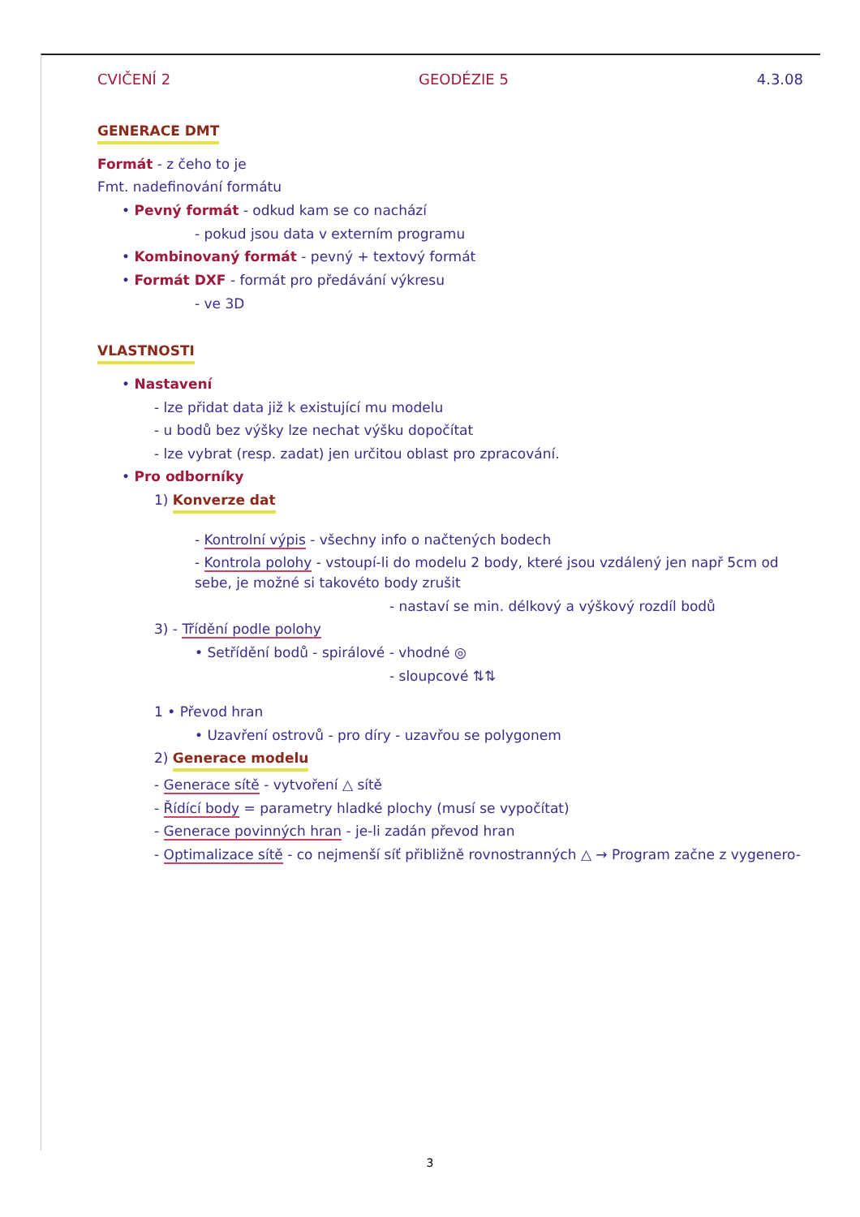CVIČENÍ 2 GEODÉZIE 5 4.3.08
GENERACE DMT
Formát - z čeho to je
Fmt. nadefinování formátu
• Pevný formát - odkud kam se co nachází
- pokud jsou data v externím programu
• Kombinovaný formát - pevný + textový formát
• Formát DXF - formát pro předávání výkresu
- ve 3D
VLASTNOSTI
• Nastavení
- lze přidat data již k existující mu modelu
- u bodů bez výšky lze nechat výšku dopočítat
- lze vybrat (resp. zadat) jen určitou oblast pro zpracování.
• Pro odborníky
1) Konverze dat
- Kontrolní výpis - všechny info o načtených bodech
- Kontrola polohy - vstoupí-li do modelu 2 body, které jsou vzdálený jen např 5cm od sebe, je možné si takovéto body zrušit
- nastaví se min. délkový a výškový rozdíl bodů
3) - Třídění podle polohy
• Setřídění bodů - spirálové - vhodné ◎
- sloupcové ⇅⇅
1 • Převod hran
• Uzavření ostrovů - pro díry - uzavřou se polygonem
2) Generace modelu
- Generace sítě - vytvoření △ sítě
- Řídící body = parametry hladké plochy (musí se vypočítat)
- Generace povinných hran - je-li zadán převod hran
- Optimalizace sítě - co nejmenší síť přibližně rovnostranných △ → Program začne z vygenero-
3